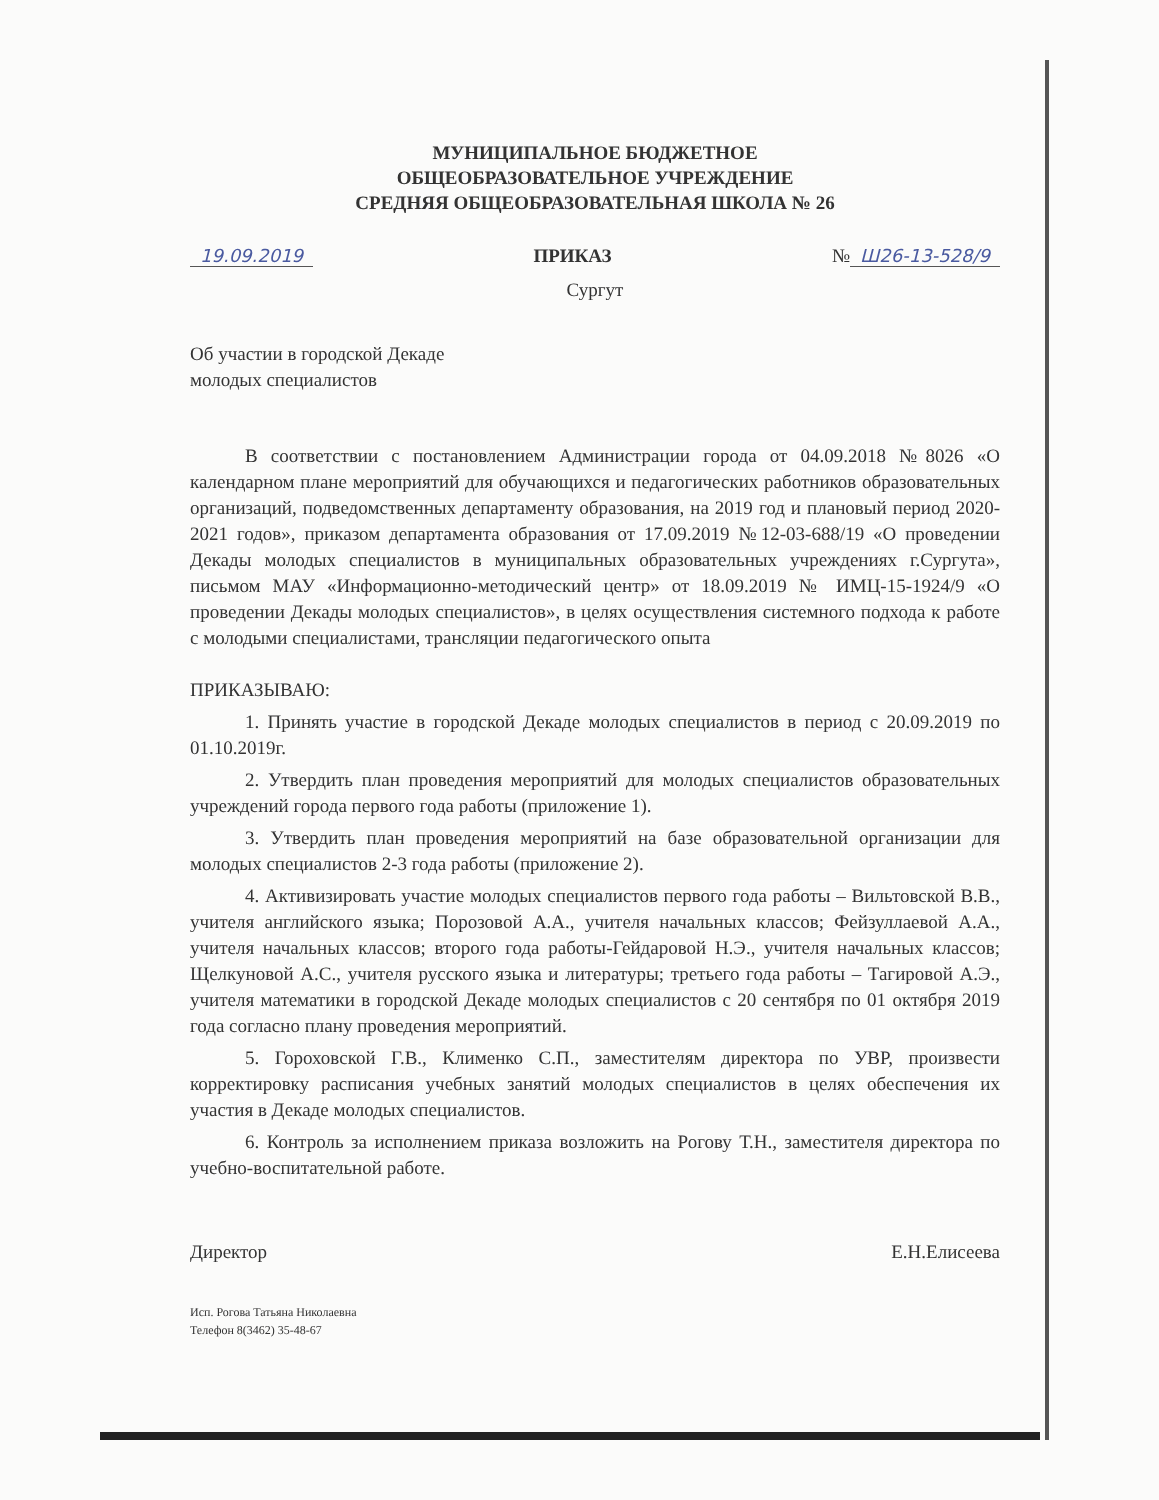МУНИЦИПАЛЬНОЕ БЮДЖЕТНОЕ
ОБЩЕОБРАЗОВАТЕЛЬНОЕ УЧРЕЖДЕНИЕ
СРЕДНЯЯ ОБЩЕОБРАЗОВАТЕЛЬНАЯ ШКОЛА № 26
19.09.2019 ПРИКАЗ № Ш26-13-528/9
Сургут
Об участии в городской Декаде
молодых специалистов
В соответствии с постановлением Администрации города от 04.09.2018 №8026 «О календарном плане мероприятий для обучающихся и педагогических работников образовательных организаций, подведомственных департаменту образования, на 2019 год и плановый период 2020-2021 годов», приказом департамента образования от 17.09.2019 №12-03-688/19 «О проведении Декады молодых специалистов в муниципальных образовательных учреждениях г.Сургута», письмом МАУ «Информационно-методический центр» от 18.09.2019 № ИМЦ-15-1924/9 «О проведении Декады молодых специалистов», в целях осуществления системного подхода к работе с молодыми специалистами, трансляции педагогического опыта
ПРИКАЗЫВАЮ:
1. Принять участие в городской Декаде молодых специалистов в период с 20.09.2019 по 01.10.2019г.
2. Утвердить план проведения мероприятий для молодых специалистов образовательных учреждений города первого года работы (приложение 1).
3. Утвердить план проведения мероприятий на базе образовательной организации для молодых специалистов 2-3 года работы (приложение 2).
4. Активизировать участие молодых специалистов первого года работы – Вильтовской В.В., учителя английского языка; Порозовой А.А., учителя начальных классов; Фейзуллаевой А.А., учителя начальных классов; второго года работы-Гейдаровой Н.Э., учителя начальных классов; Щелкуновой А.С., учителя русского языка и литературы; третьего года работы – Тагировой А.Э., учителя математики в городской Декаде молодых специалистов с 20 сентября по 01 октября 2019 года согласно плану проведения мероприятий.
5. Гороховской Г.В., Клименко С.П., заместителям директора по УВР, произвести корректировку расписания учебных занятий молодых специалистов в целях обеспечения их участия в Декаде молодых специалистов.
6. Контроль за исполнением приказа возложить на Рогову Т.Н., заместителя директора по учебно-воспитательной работе.
Директор Е.Н.Елисеева
Исп. Рогова Татьяна Николаевна
Телефон 8(3462) 35-48-67